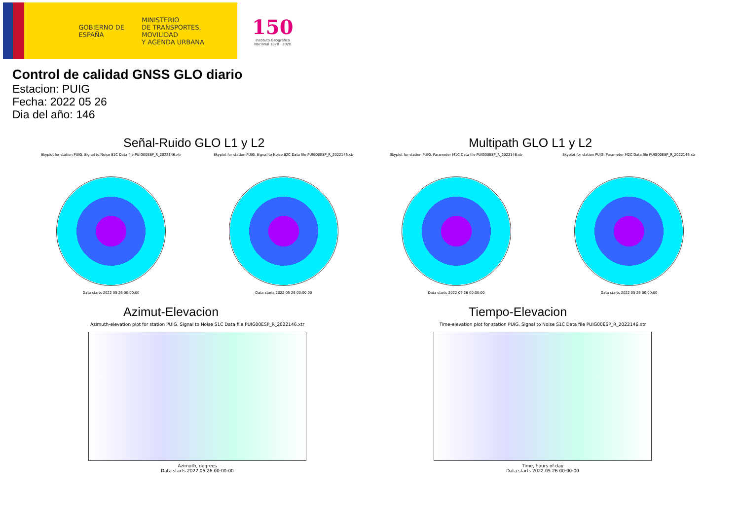GOBIERNO DE ESPAÑA
MINISTERIO
DE TRANSPORTES, MOVILIDAD
Y AGENDA URBANA
150
Instituto Geográfico
Nacional 1870 · 2020
Control de calidad GNSS GLO diario
Estacion: PUIG
Fecha: 2022 05 26
Dia del año: 146
Señal-Ruido GLO L1 y L2
Skyplot for station PUIG. Signal to Noise S1C Data file PUIG00ESP_R_2022146.xtr
Data starts 2022 05 26 00:00:00
Skyplot for station PUIG. Signal to Noise S2C Data file PUIG00ESP_R_2022146.xtr
Data starts 2022 05 26 00:00:00
Multipath GLO L1 y L2
Skyplot for station PUIG. Parameter M1C Data file PUIG00ESP_R_2022146.xtr
Data starts 2022 05 26 00:00:00
Skyplot for station PUIG. Parameter M2C Data file PUIG00ESP_R_2022146.xtr
Data starts 2022 05 26 00:00:00
Azimut-Elevacion
Azimuth-elevation plot for station PUIG. Signal to Noise S1C Data file PUIG00ESP_R_2022146.xtr
Azimuth, degrees
Data starts 2022 05 26 00:00:00
Tiempo-Elevacion
Time-elevation plot for station PUIG. Signal to Noise S1C Data file PUIG00ESP_R_2022146.xtr
Time, hours of day
Data starts 2022 05 26 00:00:00